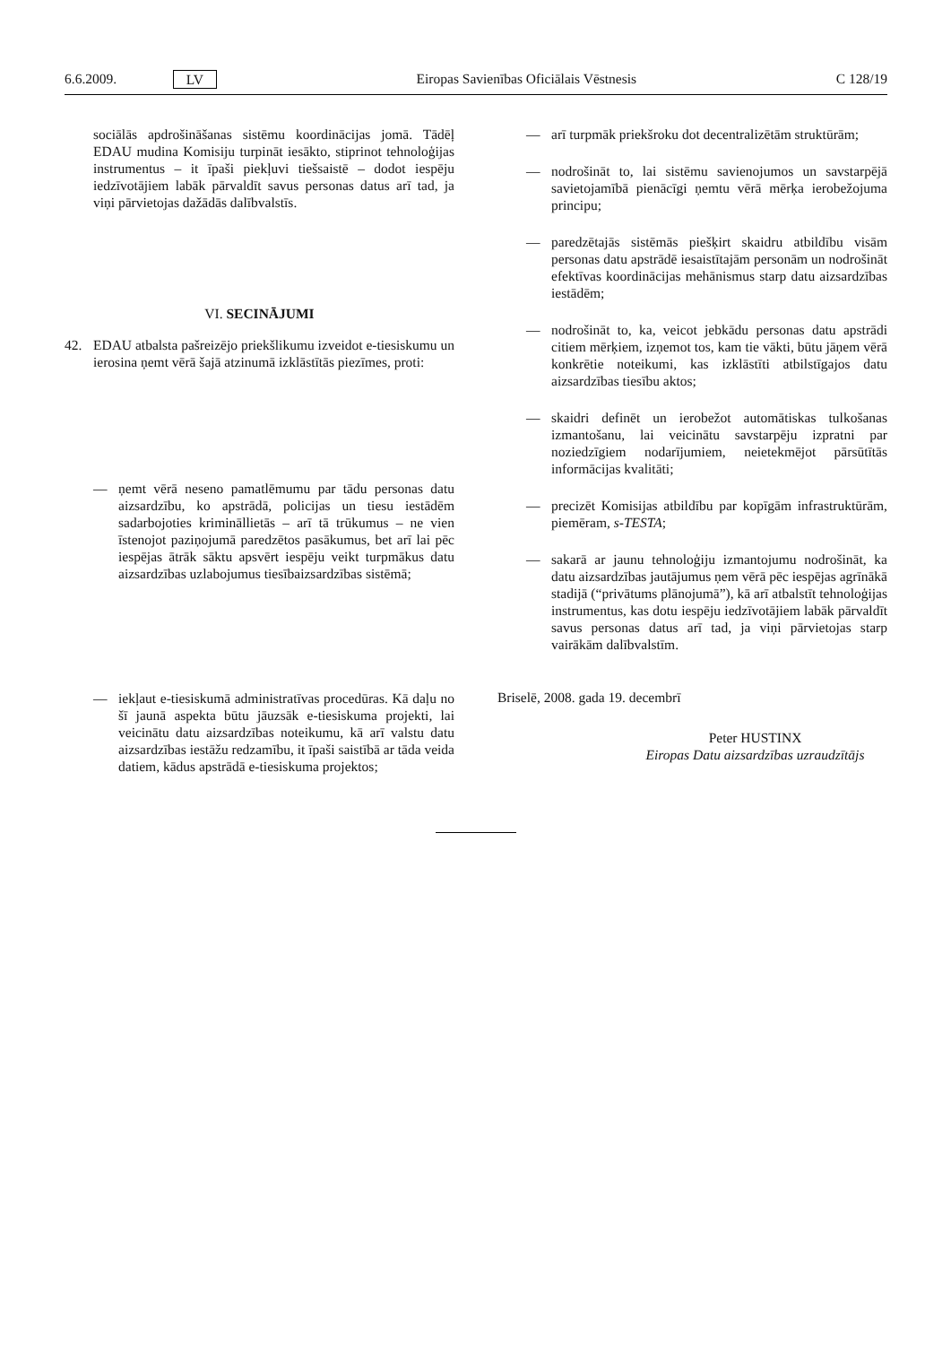6.6.2009. LV Eiropas Savienības Oficiālais Vēstnesis C 128/19
sociālās apdrošināšanas sistēmu koordinācijas jomā. Tādēļ EDAU mudina Komisiju turpināt iesākto, stiprinot tehnoloģijas instrumentus – it īpaši piekļuvi tiešsaistē – dodot iespēju iedzīvotājiem labāk pārvaldīt savus personas datus arī tad, ja viņi pārvietojas dažādās dalībvalstīs.
VI. SECINĀJUMI
42. EDAU atbalsta pašreizējo priekšlikumu izveidot e-tiesiskumu un ierosina ņemt vērā šajā atzinumā izklāstītās piezīmes, proti:
— ņemt vērā neseno pamatlēmumu par tādu personas datu aizsardzību, ko apstrādā, policijas un tiesu iestādēm sadarbojoties krimināllietās – arī tā trūkumus – ne vien īstenojot paziņojumā paredzētos pasākumus, bet arī lai pēc iespējas ātrāk sāktu apsvērt iespēju veikt turpmākus datu aizsardzības uzlabojumus tiesībaizsardzības sistēmā;
— iekļaut e-tiesiskumā administratīvas procedūras. Kā daļu no šī jaunā aspekta būtu jāuzsāk e-tiesiskuma projekti, lai veicinātu datu aizsardzības noteikumu, kā arī valstu datu aizsardzības iestāžu redzamību, it īpaši saistībā ar tāda veida datiem, kādus apstrādā e-tiesiskuma projektos;
— arī turpmāk priekšroku dot decentralizētām struktūrām;
— nodrošināt to, lai sistēmu savienojumos un savstarpējā savietojamībā pienācīgi ņemtu vērā mērķa ierobežojuma principu;
— paredzētajās sistēmās piešķirt skaidru atbildību visām personas datu apstrādē iesaistītajām personām un nodrošināt efektīvas koordinācijas mehānismus starp datu aizsardzības iestādēm;
— nodrošināt to, ka, veicot jebkādu personas datu apstrādi citiem mērķiem, izņemot tos, kam tie vākti, būtu jāņem vērā konkrētie noteikumi, kas izklāstīti atbilstīgajos datu aizsardzības tiesību aktos;
— skaidri definēt un ierobežot automātiskas tulkošanas izmantošanu, lai veicinātu savstarpēju izpratni par noziedzīgiem nodarījumiem, neietekmējot pārsūtītās informācijas kvalitāti;
— precizēt Komisijas atbildību par kopīgām infrastruktūrām, piemēram, s-TESTA;
— sakarā ar jaunu tehnoloģiju izmantojumu nodrošināt, ka datu aizsardzības jautājumus ņem vērā pēc iespējas agrīnākā stadijā (“privātums plānojumā”), kā arī atbalstīt tehnoloģijas instrumentus, kas dotu iespēju iedzīvotājiem labāk pārvaldīt savus personas datus arī tad, ja viņi pārvietojas starp vairākām dalībvalstīm.
Briselē, 2008. gada 19. decembrī
Peter HUSTINX
Eiropas Datu aizsardzības uzraudzītājs